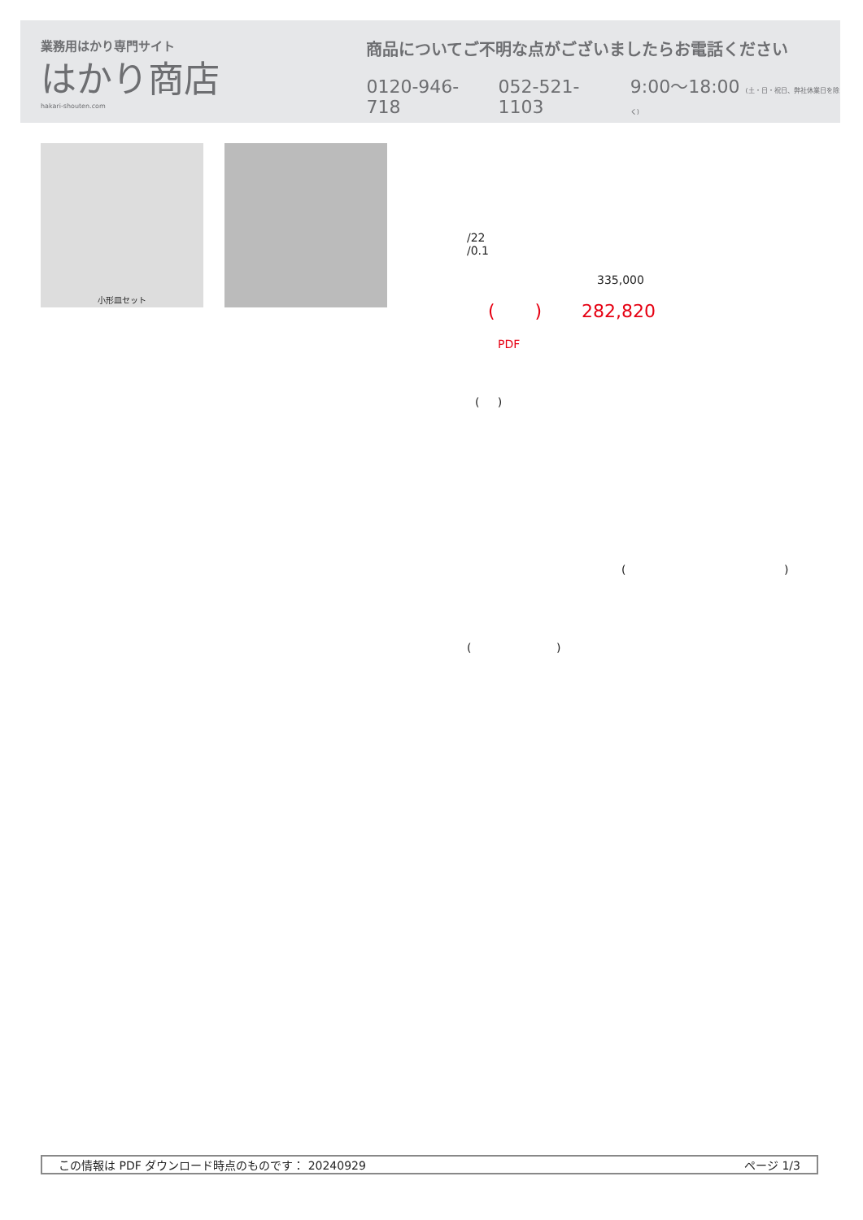業務用はかり専門サイト
はかり商店
hakari-shouten.com
商品についてご不明な点がございましたらお電話ください
0120-946-718 052-521-1103 9:00〜18:00 (土・日・祝日、弊社休業日を除く)
小形皿セット
/22
/0.1
335,000
( ) 282,820
PDF
( )
( )
( )
この情報は PDF ダウンロード時点のものです： 20240929 ページ 1/3